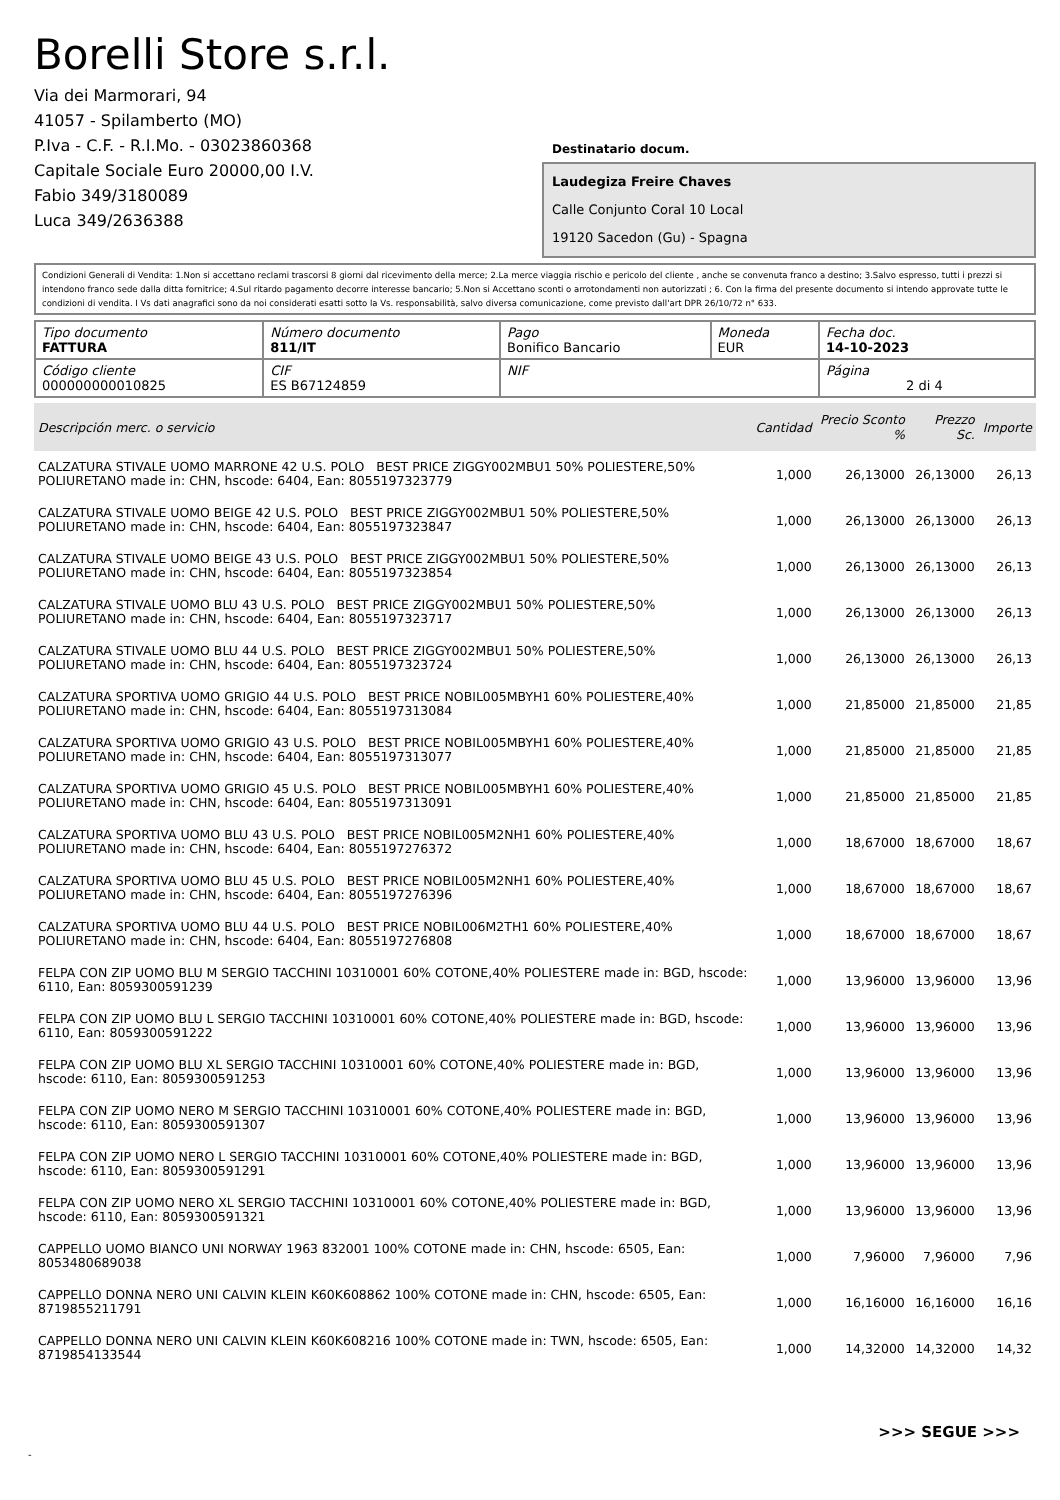Borelli Store s.r.l.
Via dei Marmorari, 94
41057 - Spilamberto (MO)
P.Iva - C.F. - R.I.Mo. - 03023860368
Capitale Sociale Euro 20000,00 I.V.
Fabio 349/3180089
Luca 349/2636388
Destinatario docum.
Laudegiza Freire Chaves
Calle Conjunto Coral 10 Local
19120 Sacedon (Gu) - Spagna
Condizioni Generali di Vendita: 1.Non si accettano reclami trascorsi 8 giorni dal ricevimento della merce; 2.La merce viaggia rischio e pericolo del cliente , anche se convenuta franco a destino; 3.Salvo espresso, tutti i prezzi si intendono franco sede dalla ditta fornitrice; 4.Sul ritardo pagamento decorre interesse bancario; 5.Non si Accettano sconti o arrotondamenti non autorizzati ; 6. Con la firma del presente documento si intendo approvate tutte le condizioni di vendita. I Vs dati anagrafici sono da noi considerati esatti sotto la Vs. responsabilità, salvo diversa comunicazione, come previsto dall'art DPR 26/10/72 n° 633.
| Tipo documento FATTURA | Número documento 811/IT | Pago Bonifico Bancario | Moneda EUR | Fecha doc. 14-10-2023 |
| Código cliente 000000000010825 | CIF ES B67124859 | NIF | | Página 2 di 4 |
| Descripción merc. o servicio | Cantidad | Precio Sconto % | Prezzo Sc. | Importe |
| --- | --- | --- | --- | --- |
| CALZATURA STIVALE UOMO MARRONE 42 U.S. POLO BEST PRICE ZIGGY002MBU1 50% POLIESTERE,50% POLIURETANO made in: CHN, hscode: 6404, Ean: 8055197323779 | 1,000 | 26,13000 | 26,13000 | 26,13 |
| CALZATURA STIVALE UOMO BEIGE 42 U.S. POLO BEST PRICE ZIGGY002MBU1 50% POLIESTERE,50% POLIURETANO made in: CHN, hscode: 6404, Ean: 8055197323847 | 1,000 | 26,13000 | 26,13000 | 26,13 |
| CALZATURA STIVALE UOMO BEIGE 43 U.S. POLO BEST PRICE ZIGGY002MBU1 50% POLIESTERE,50% POLIURETANO made in: CHN, hscode: 6404, Ean: 8055197323854 | 1,000 | 26,13000 | 26,13000 | 26,13 |
| CALZATURA STIVALE UOMO BLU 43 U.S. POLO BEST PRICE ZIGGY002MBU1 50% POLIESTERE,50% POLIURETANO made in: CHN, hscode: 6404, Ean: 8055197323717 | 1,000 | 26,13000 | 26,13000 | 26,13 |
| CALZATURA STIVALE UOMO BLU 44 U.S. POLO BEST PRICE ZIGGY002MBU1 50% POLIESTERE,50% POLIURETANO made in: CHN, hscode: 6404, Ean: 8055197323724 | 1,000 | 26,13000 | 26,13000 | 26,13 |
| CALZATURA SPORTIVA UOMO GRIGIO 44 U.S. POLO BEST PRICE NOBIL005MBYH1 60% POLIESTERE,40% POLIURETANO made in: CHN, hscode: 6404, Ean: 8055197313084 | 1,000 | 21,85000 | 21,85000 | 21,85 |
| CALZATURA SPORTIVA UOMO GRIGIO 43 U.S. POLO BEST PRICE NOBIL005MBYH1 60% POLIESTERE,40% POLIURETANO made in: CHN, hscode: 6404, Ean: 8055197313077 | 1,000 | 21,85000 | 21,85000 | 21,85 |
| CALZATURA SPORTIVA UOMO GRIGIO 45 U.S. POLO BEST PRICE NOBIL005MBYH1 60% POLIESTERE,40% POLIURETANO made in: CHN, hscode: 6404, Ean: 8055197313091 | 1,000 | 21,85000 | 21,85000 | 21,85 |
| CALZATURA SPORTIVA UOMO BLU 43 U.S. POLO BEST PRICE NOBIL005M2NH1 60% POLIESTERE,40% POLIURETANO made in: CHN, hscode: 6404, Ean: 8055197276372 | 1,000 | 18,67000 | 18,67000 | 18,67 |
| CALZATURA SPORTIVA UOMO BLU 45 U.S. POLO BEST PRICE NOBIL005M2NH1 60% POLIESTERE,40% POLIURETANO made in: CHN, hscode: 6404, Ean: 8055197276396 | 1,000 | 18,67000 | 18,67000 | 18,67 |
| CALZATURA SPORTIVA UOMO BLU 44 U.S. POLO BEST PRICE NOBIL006M2TH1 60% POLIESTERE,40% POLIURETANO made in: CHN, hscode: 6404, Ean: 8055197276808 | 1,000 | 18,67000 | 18,67000 | 18,67 |
| FELPA CON ZIP UOMO BLU M SERGIO TACCHINI 10310001 60% COTONE,40% POLIESTERE made in: BGD, hscode: 6110, Ean: 8059300591239 | 1,000 | 13,96000 | 13,96000 | 13,96 |
| FELPA CON ZIP UOMO BLU L SERGIO TACCHINI 10310001 60% COTONE,40% POLIESTERE made in: BGD, hscode: 6110, Ean: 8059300591222 | 1,000 | 13,96000 | 13,96000 | 13,96 |
| FELPA CON ZIP UOMO BLU XL SERGIO TACCHINI 10310001 60% COTONE,40% POLIESTERE made in: BGD, hscode: 6110, Ean: 8059300591253 | 1,000 | 13,96000 | 13,96000 | 13,96 |
| FELPA CON ZIP UOMO NERO M SERGIO TACCHINI 10310001 60% COTONE,40% POLIESTERE made in: BGD, hscode: 6110, Ean: 8059300591307 | 1,000 | 13,96000 | 13,96000 | 13,96 |
| FELPA CON ZIP UOMO NERO L SERGIO TACCHINI 10310001 60% COTONE,40% POLIESTERE made in: BGD, hscode: 6110, Ean: 8059300591291 | 1,000 | 13,96000 | 13,96000 | 13,96 |
| FELPA CON ZIP UOMO NERO XL SERGIO TACCHINI 10310001 60% COTONE,40% POLIESTERE made in: BGD, hscode: 6110, Ean: 8059300591321 | 1,000 | 13,96000 | 13,96000 | 13,96 |
| CAPPELLO UOMO BIANCO UNI NORWAY 1963 832001 100% COTONE made in: CHN, hscode: 6505, Ean: 8053480689038 | 1,000 | 7,96000 | 7,96000 | 7,96 |
| CAPPELLO DONNA NERO UNI CALVIN KLEIN K60K608862 100% COTONE made in: CHN, hscode: 6505, Ean: 8719855211791 | 1,000 | 16,16000 | 16,16000 | 16,16 |
| CAPPELLO DONNA NERO UNI CALVIN KLEIN K60K608216 100% COTONE made in: TWN, hscode: 6505, Ean: 8719854133544 | 1,000 | 14,32000 | 14,32000 | 14,32 |
>>> SEGUE >>>
-